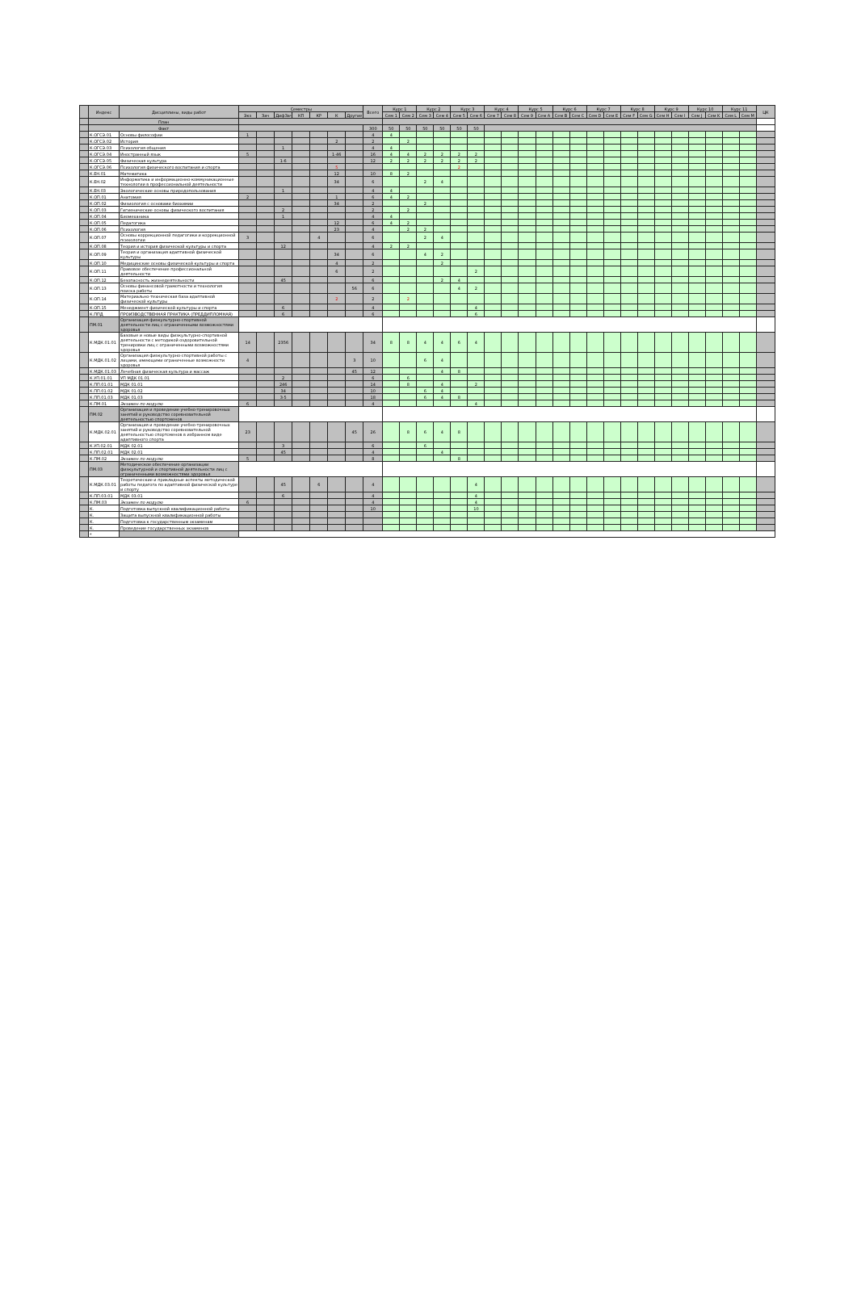| | Индекс | Дисциплины, виды работ | Семестры | | | | | | | Всего | Курс 1 | | Курс 2 | | Курс 3 | | Курс 4 | | Курс 5 | | Курс 6 | | Курс 7 | | Курс 8 | | Курс 9 | | Курс 10 | | Курс 11 | | ЦК |
| --- | --- | --- | --- | --- | --- | --- | --- | --- | --- | --- | --- | --- | --- | --- | --- | --- | --- | --- | --- | --- | --- | --- | --- | --- | --- | --- | --- | --- | --- | --- | --- | --- | --- |
| | | | Экз | Зач | ДифЗач | КП | КР | К | Другие | | Сем 1 | Сем 2 | Сем 3 | Сем 4 | Сем 5 | Сем 6 | Сем 7 | Сем 8 | Сем 9 | Сем A | Сем B | Сем C | Сем D | Сем E | Сем F | Сем G | Сем H | Сем I | Сем J | Сем K | Сем L | Сем M | |
| | План | | | | | | | | | | | | | | | | | | | | | | | | | | | | | | | | |
| | Факт | | | | | | | | | 300 | 50 | 50 | 50 | 50 | 50 | 50 | | | | | | | | | | | | | | | | | |
| | К.ОГСЭ.01 | Основы философии | 1 | | | | | | | 4 | 4 | | | | | | | | | | | | | | | | | | | | | | |
| | К.ОГСЭ.02 | История | | | | | | 2 | | 2 | | 2 | | | | | | | | | | | | | | | | | | | | | |
| | К.ОГСЭ.03 | Психология общения | | | 1 | | | | | 4 | 4 | | | | | | | | | | | | | | | | | | | | | | |
| | К.ОГСЭ.04 | Иностранный язык | 5 | | | | | 1-46 | | 16 | 4 | 4 | 2 | 2 | 2 | 2 | | | | | | | | | | | | | | | | | |
| | К.ОГСЭ.05 | Физическая культура | | | 1-6 | | | | | 12 | 2 | 2 | 2 | 2 | 2 | 2 | | | | | | | | | | | | | | | | | |
| | К.ОГСЭ.06 | Психология физического воспитания и спорта | | | | | | 5 | | | | | | | 2 | | | | | | | | | | | | | | | | | | |
| | К.ЕН.01 | Математика | | | | | | 12 | | 10 | 8 | 2 | | | | | | | | | | | | | | | | | | | | | |
| | К.ЕН.02 | Информатика и информационно-коммуникационные технологии в профессиональной деятельности | | | | | | 34 | | 6 | | | 2 | 4 | | | | | | | | | | | | | | | | | | | |
| | К.ЕН.03 | Экологические основы природопользования | | | 1 | | | | | 4 | 4 | | | | | | | | | | | | | | | | | | | | | | |
| | К.ОП.01 | Анатомия | 2 | | | | | 1 | | 6 | 4 | 2 | | | | | | | | | | | | | | | | | | | | | |
| | К.ОП.02 | Физиология с основами биохимии | | | | | | 34 | | 2 | | | 2 | | | | | | | | | | | | | | | | | | | | |
| | К.ОП.03 | Гигиенические основы физического воспитания | | | 2 | | | | | 2 | | 2 | | | | | | | | | | | | | | | | | | | | | |
| | К.ОП.04 | Биомеханика | | | 1 | | | | | 4 | 4 | | | | | | | | | | | | | | | | | | | | | | |
| | К.ОП.05 | Педагогика | | | | | | 12 | | 6 | 4 | 2 | | | | | | | | | | | | | | | | | | | | | |
| | К.ОП.06 | Психология | | | | | | 23 | | 4 | | 2 | 2 | | | | | | | | | | | | | | | | | | | | |
| | К.ОП.07 | Основы коррекционной педагогики и коррекционной психологии | 3 | | | | 4 | | | 6 | | | 2 | 4 | | | | | | | | | | | | | | | | | | | |
| | К.ОП.08 | Теория и история физической культуры и спорта | | | 12 | | | | | 4 | 2 | 2 | | | | | | | | | | | | | | | | | | | | | |
| | К.ОП.09 | Теория и организация адаптивной физической культуры | | | | | | 34 | | 6 | | | 4 | 2 | | | | | | | | | | | | | | | | | | | |
| | К.ОП.10 | Медицинские основы физической культуры и спорта | | | | | | 4 | | 2 | | | | 2 | | | | | | | | | | | | | | | | | | | |
| | К.ОП.11 | Правовое обеспечение профессиональной деятельности | | | | | | 6 | | 2 | | | | | | 2 | | | | | | | | | | | | | | | | | |
| | К.ОП.12 | Безопасность жизнедеятельности | | | 45 | | | | | 6 | | | | 2 | 4 | | | | | | | | | | | | | | | | | | |
| | К.ОП.13 | Основы финансовой грамотности и технология поиска работы | | | | | | | 56 | 6 | | | | | 4 | 2 | | | | | | | | | | | | | | | | | |
| | К.ОП.14 | Материально-техническая база адаптивной физической культуры | | | | | | 2 | | 2 | | 2 | | | | | | | | | | | | | | | | | | | | | |
| | К.ОП.15 | Менеджмент физической культуры и спорта | | | 6 | | | | | 4 | | | | | | 4 | | | | | | | | | | | | | | | | | |
| | К.ППД | ПРОИЗВОДСТВЕННАЯ ПРАКТИКА (ПРЕДДИПЛОМНАЯ) | | | 6 | | | | | 6 | | | | | | 6 | | | | | | | | | | | | | | | | | |
| | ПМ.01 | Организация физкультурно-спортивной деятельности лиц с ограниченными возможностями здоровья | | | | | | | | | | | | | | | | | | | | | | | | | | | | | | | |
| | К.МДК.01.01 | Базовые и новые виды физкультурно-спортивной деятельности с методикой оздоровительной тренировки лиц с ограниченными возможностями здоровья | 14 | | 2356 | | | | | 34 | 8 | 8 | 4 | 4 | 6 | 4 | | | | | | | | | | | | | | | | | |
| | К.МДК.01.02 | Организация физкультурно-спортивной работы с лицами, имеющими ограниченные возможности здоровья | 4 | | | | | | 3 | 10 | | | 6 | 4 | | | | | | | | | | | | | | | | | | | |
| | К.МДК.01.03 | Лечебная физическая культура и массаж | | | | | | | 45 | 12 | | | | 4 | 8 | | | | | | | | | | | | | | | | | | |
| | К.УП.01.01 | УП МДК 01.01 | | | 2 | | | | | 6 | | 6 | | | | | | | | | | | | | | | | | | | | | |
| | К.ПП.01.01 | МДК 01.01 | | | 246 | | | | | 14 | | 8 | | 4 | | 2 | | | | | | | | | | | | | | | | | |
| | К.ПП.01.02 | МДК 01.02 | | | 34 | | | | | 10 | | | 6 | 4 | | | | | | | | | | | | | | | | | | | |
| | К.ПП.01.03 | МДК 01.03 | | | 3-5 | | | | | 18 | | | 6 | 4 | 8 | | | | | | | | | | | | | | | | | | |
| | К.ПМ.01 | Экзамен по модулю | 6 | | | | | | | 4 | | | | | | 4 | | | | | | | | | | | | | | | | | |
| | ПМ.02 | Организация и проведение учебно-тренировочных занятий и руководство соревновательной деятельностью спортсменов | | | | | | | | | | | | | | | | | | | | | | | | | | | | | | | |
| | К.МДК.02.01 | Организация и проведение учебно-тренировочных занятий и руководство соревновательной деятельностью спортсменов в избранном виде адаптивного спорта | 23 | | | | | | 45 | 26 | | 8 | 6 | 4 | 8 | | | | | | | | | | | | | | | | | | |
| | К.УП.02.01 | МДК 02.01 | | | 3 | | | | | 6 | | | 6 | | | | | | | | | | | | | | | | | | | | |
| | К.ПП.02.01 | МДК 02.01 | | | 45 | | | | | 4 | | | | 4 | | | | | | | | | | | | | | | | | | | |
| | К.ПМ.02 | Экзамен по модулю | 5 | | | | | | | 8 | | | | | 8 | | | | | | | | | | | | | | | | | | |
| | ПМ.03 | Методическое обеспечение организации физкультурной и спортивной деятельности лиц с ограниченными возможностями здоровья | | | | | | | | | | | | | | | | | | | | | | | | | | | | | | | |
| | К.МДК.03.01 | Теоретические и прикладные аспекты методической работы педагога по адаптивной физической культуре и спорту | | | 45 | | 6 | | | 4 | | | | | | 4 | | | | | | | | | | | | | | | | | |
| | К.ПП.03.01 | МДК 03.01 | | | 6 | | | | | 4 | | | | | | 4 | | | | | | | | | | | | | | | | | |
| | К.ПМ.03 | Экзамен по модулю | 6 | | | | | | | 4 | | | | | | 4 | | | | | | | | | | | | | | | | | |
| | К. | Подготовка выпускной квалификационной работы | | | | | | | | 10 | | | | | | 10 | | | | | | | | | | | | | | | | | |
| | К. | Защита выпускной квалификационной работы | | | | | | | | | | | | | | | | | | | | | | | | | | | | | | | |
| | К. | Подготовка к государственным экзаменам | | | | | | | | | | | | | | | | | | | | | | | | | | | | | | | |
| | К. | Проведение государственных экзаменов | | | | | | | | | | | | | | | | | | | | | | | | | | | | | | | |
| | * | | | | | | | | | | | | | | | | | | | | | | | | | | | | | | | | |